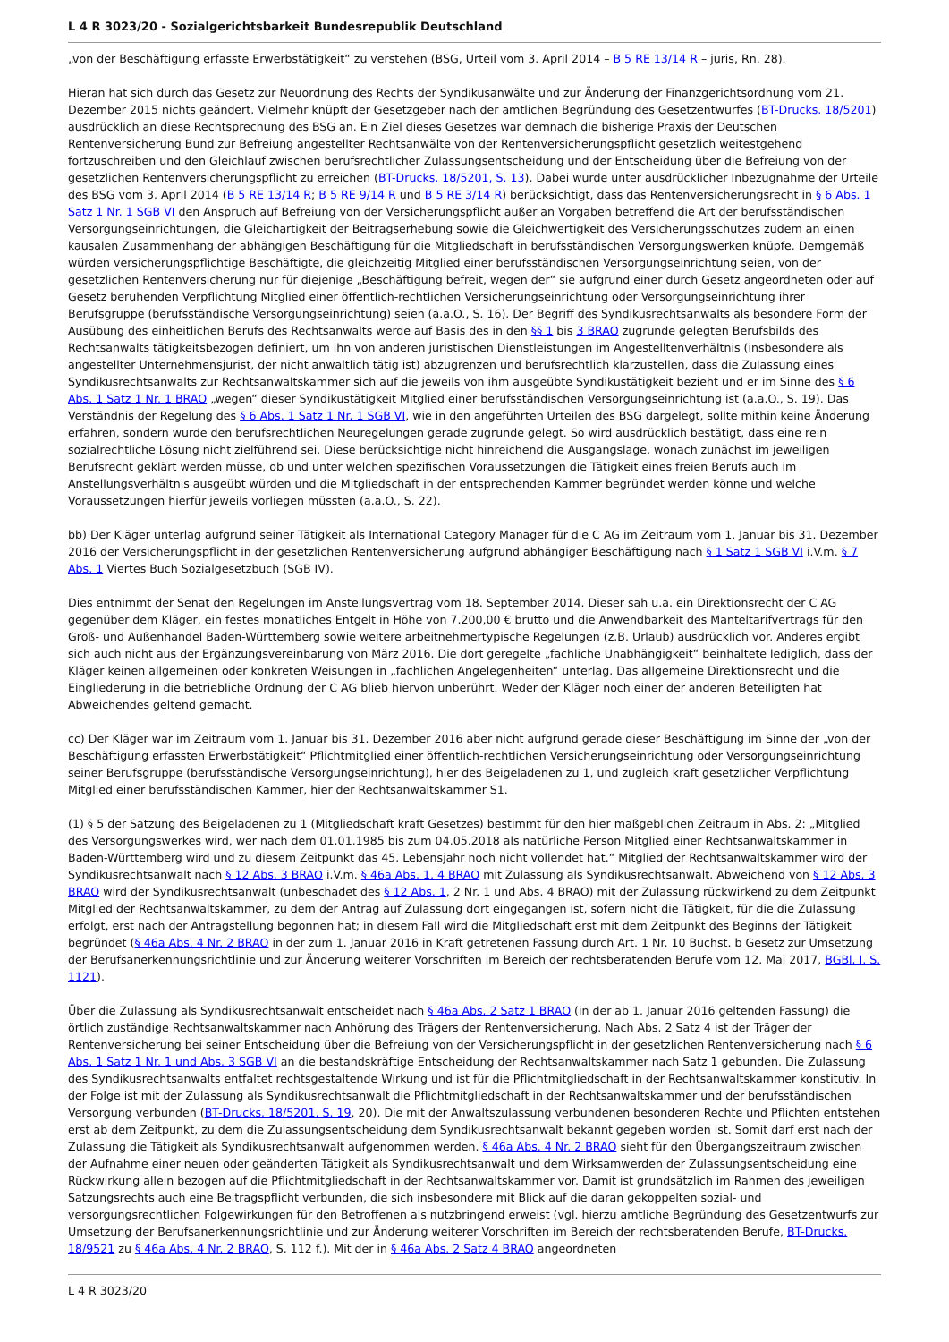L 4 R 3023/20 - Sozialgerichtsbarkeit Bundesrepublik Deutschland
„von der Beschäftigung erfasste Erwerbstätigkeit“ zu verstehen (BSG, Urteil vom 3. April 2014 – B 5 RE 13/14 R – juris, Rn. 28).
Hieran hat sich durch das Gesetz zur Neuordnung des Rechts der Syndikusanwälte und zur Änderung der Finanzgerichtsordnung vom 21. Dezember 2015 nichts geändert. Vielmehr knüpft der Gesetzgeber nach der amtlichen Begründung des Gesetzentwurfes (BT-Drucks. 18/5201) ausdrücklich an diese Rechtsprechung des BSG an. Ein Ziel dieses Gesetzes war demnach die bisherige Praxis der Deutschen Rentenversicherung Bund zur Befreiung angestellter Rechtsanwälte von der Rentenversicherungspflicht gesetzlich weitestgehend fortzuschreiben und den Gleichlauf zwischen berufsrechtlicher Zulassungsentscheidung und der Entscheidung über die Befreiung von der gesetzlichen Rentenversicherungspflicht zu erreichen (BT-Drucks. 18/5201, S. 13). Dabei wurde unter ausdrücklicher Inbezugnahme der Urteile des BSG vom 3. April 2014 (B 5 RE 13/14 R; B 5 RE 9/14 R und B 5 RE 3/14 R) berücksichtigt, dass das Rentenversicherungsrecht in § 6 Abs. 1 Satz 1 Nr. 1 SGB VI den Anspruch auf Befreiung von der Versicherungspflicht außer an Vorgaben betreffend die Art der berufsständischen Versorgungseinrichtungen, die Gleichartigkeit der Beitragserhebung sowie die Gleichwertigkeit des Versicherungsschutzes zudem an einen kausalen Zusammenhang der abhängigen Beschäftigung für die Mitgliedschaft in berufsständischen Versorgungswerken knüpfe. Demgemäß würden versicherungspflichtige Beschäftigte, die gleichzeitig Mitglied einer berufsständischen Versorgungseinrichtung seien, von der gesetzlichen Rentenversicherung nur für diejenige „Beschäftigung befreit, wegen der“ sie aufgrund einer durch Gesetz angeordneten oder auf Gesetz beruhenden Verpflichtung Mitglied einer öffentlich-rechtlichen Versicherungseinrichtung oder Versorgungseinrichtung ihrer Berufsgruppe (berufsständische Versorgungseinrichtung) seien (a.a.O., S. 16). Der Begriff des Syndikusrechtsanwalts als besondere Form der Ausübung des einheitlichen Berufs des Rechtsanwalts werde auf Basis des in den §§ 1 bis 3 BRAO zugrunde gelegten Berufsbilds des Rechtsanwalts tätigkeitsbezogen definiert, um ihn von anderen juristischen Dienstleistungen im Angestelltenverhältnis (insbesondere als angestellter Unternehmensjurist, der nicht anwaltlich tätig ist) abzugrenzen und berufsrechtlich klarzustellen, dass die Zulassung eines Syndikusrechtsanwalts zur Rechtsanwaltskammer sich auf die jeweils von ihm ausgeübte Syndikustätigkeit bezieht und er im Sinne des § 6 Abs. 1 Satz 1 Nr. 1 BRAO „wegen“ dieser Syndikustätigkeit Mitglied einer berufsständischen Versorgungseinrichtung ist (a.a.O., S. 19). Das Verständnis der Regelung des § 6 Abs. 1 Satz 1 Nr. 1 SGB VI, wie in den angeführten Urteilen des BSG dargelegt, sollte mithin keine Änderung erfahren, sondern wurde den berufsrechtlichen Neuregelungen gerade zugrunde gelegt. So wird ausdrücklich bestätigt, dass eine rein sozialrechtliche Lösung nicht zielführend sei. Diese berücksichtige nicht hinreichend die Ausgangslage, wonach zunächst im jeweiligen Berufsrecht geklärt werden müsse, ob und unter welchen spezifischen Voraussetzungen die Tätigkeit eines freien Berufs auch im Anstellungsverhältnis ausgeübt würden und die Mitgliedschaft in der entsprechenden Kammer begründet werden könne und welche Voraussetzungen hierfür jeweils vorliegen müssten (a.a.O., S. 22).
bb) Der Kläger unterlag aufgrund seiner Tätigkeit als International Category Manager für die C AG im Zeitraum vom 1. Januar bis 31. Dezember 2016 der Versicherungspflicht in der gesetzlichen Rentenversicherung aufgrund abhängiger Beschäftigung nach § 1 Satz 1 SGB VI i.V.m. § 7 Abs. 1 Viertes Buch Sozialgesetzbuch (SGB IV).
Dies entnimmt der Senat den Regelungen im Anstellungsvertrag vom 18. September 2014. Dieser sah u.a. ein Direktionsrecht der C AG gegenüber dem Kläger, ein festes monatliches Entgelt in Höhe von 7.200,00 € brutto und die Anwendbarkeit des Manteltarifvertrags für den Groß- und Außenhandel Baden-Württemberg sowie weitere arbeitnehmertypische Regelungen (z.B. Urlaub) ausdrücklich vor. Anderes ergibt sich auch nicht aus der Ergänzungsvereinbarung von März 2016. Die dort geregelte „fachliche Unabhängigkeit“ beinhaltete lediglich, dass der Kläger keinen allgemeinen oder konkreten Weisungen in „fachlichen Angelegenheiten“ unterlag. Das allgemeine Direktionsrecht und die Eingliederung in die betriebliche Ordnung der C AG blieb hiervon unberührt. Weder der Kläger noch einer der anderen Beteiligten hat Abweichendes geltend gemacht.
cc) Der Kläger war im Zeitraum vom 1. Januar bis 31. Dezember 2016 aber nicht aufgrund gerade dieser Beschäftigung im Sinne der „von der Beschäftigung erfassten Erwerbstätigkeit“ Pflichtmitglied einer öffentlich-rechtlichen Versicherungseinrichtung oder Versorgungseinrichtung seiner Berufsgruppe (berufsständische Versorgungseinrichtung), hier des Beigeladenen zu 1, und zugleich kraft gesetzlicher Verpflichtung Mitglied einer berufsständischen Kammer, hier der Rechtsanwaltskammer S1.
(1) § 5 der Satzung des Beigeladenen zu 1 (Mitgliedschaft kraft Gesetzes) bestimmt für den hier maßgeblichen Zeitraum in Abs. 2: „Mitglied des Versorgungswerkes wird, wer nach dem 01.01.1985 bis zum 04.05.2018 als natürliche Person Mitglied einer Rechtsanwaltskammer in Baden-Württemberg wird und zu diesem Zeitpunkt das 45. Lebensjahr noch nicht vollendet hat.“ Mitglied der Rechtsanwaltskammer wird der Syndikusrechtsanwalt nach § 12 Abs. 3 BRAO i.V.m. § 46a Abs. 1, 4 BRAO mit Zulassung als Syndikusrechtsanwalt. Abweichend von § 12 Abs. 3 BRAO wird der Syndikusrechtsanwalt (unbeschadet des § 12 Abs. 1, 2 Nr. 1 und Abs. 4 BRAO) mit der Zulassung rückwirkend zu dem Zeitpunkt Mitglied der Rechtsanwaltskammer, zu dem der Antrag auf Zulassung dort eingegangen ist, sofern nicht die Tätigkeit, für die die Zulassung erfolgt, erst nach der Antragstellung begonnen hat; in diesem Fall wird die Mitgliedschaft erst mit dem Zeitpunkt des Beginns der Tätigkeit begründet (§ 46a Abs. 4 Nr. 2 BRAO in der zum 1. Januar 2016 in Kraft getretenen Fassung durch Art. 1 Nr. 10 Buchst. b Gesetz zur Umsetzung der Berufsanerkennungsrichtlinie und zur Änderung weiterer Vorschriften im Bereich der rechtsberatenden Berufe vom 12. Mai 2017, BGBl. I, S. 1121).
Über die Zulassung als Syndikusrechtsanwalt entscheidet nach § 46a Abs. 2 Satz 1 BRAO (in der ab 1. Januar 2016 geltenden Fassung) die örtlich zuständige Rechtsanwaltskammer nach Anhörung des Trägers der Rentenversicherung. Nach Abs. 2 Satz 4 ist der Träger der Rentenversicherung bei seiner Entscheidung über die Befreiung von der Versicherungspflicht in der gesetzlichen Rentenversicherung nach § 6 Abs. 1 Satz 1 Nr. 1 und Abs. 3 SGB VI an die bestandskräftige Entscheidung der Rechtsanwaltskammer nach Satz 1 gebunden. Die Zulassung des Syndikusrechtsanwalts entfaltet rechtsgestaltende Wirkung und ist für die Pflichtmitgliedschaft in der Rechtsanwaltskammer konstitutiv. In der Folge ist mit der Zulassung als Syndikusrechtsanwalt die Pflichtmitgliedschaft in der Rechtsanwaltskammer und der berufsständischen Versorgung verbunden (BT-Drucks. 18/5201, S. 19, 20). Die mit der Anwaltszulassung verbundenen besonderen Rechte und Pflichten entstehen erst ab dem Zeitpunkt, zu dem die Zulassungsentscheidung dem Syndikusrechtsanwalt bekannt gegeben worden ist. Somit darf erst nach der Zulassung die Tätigkeit als Syndikusrechtsanwalt aufgenommen werden. § 46a Abs. 4 Nr. 2 BRAO sieht für den Übergangszeitraum zwischen der Aufnahme einer neuen oder geänderten Tätigkeit als Syndikusrechtsanwalt und dem Wirksamwerden der Zulassungsentscheidung eine Rückwirkung allein bezogen auf die Pflichtmitgliedschaft in der Rechtsanwaltskammer vor. Damit ist grundsätzlich im Rahmen des jeweiligen Satzungsrechts auch eine Beitragspflicht verbunden, die sich insbesondere mit Blick auf die daran gekoppelten sozial- und versorgungsrechtlichen Folgewirkungen für den Betroffenen als nutzbringend erweist (vgl. hierzu amtliche Begründung des Gesetzentwurfs zur Umsetzung der Berufsanerkennungsrichtlinie und zur Änderung weiterer Vorschriften im Bereich der rechtsberatenden Berufe, BT-Drucks. 18/9521 zu § 46a Abs. 4 Nr. 2 BRAO, S. 112 f.). Mit der in § 46a Abs. 2 Satz 4 BRAO angeordneten
L 4 R 3023/20